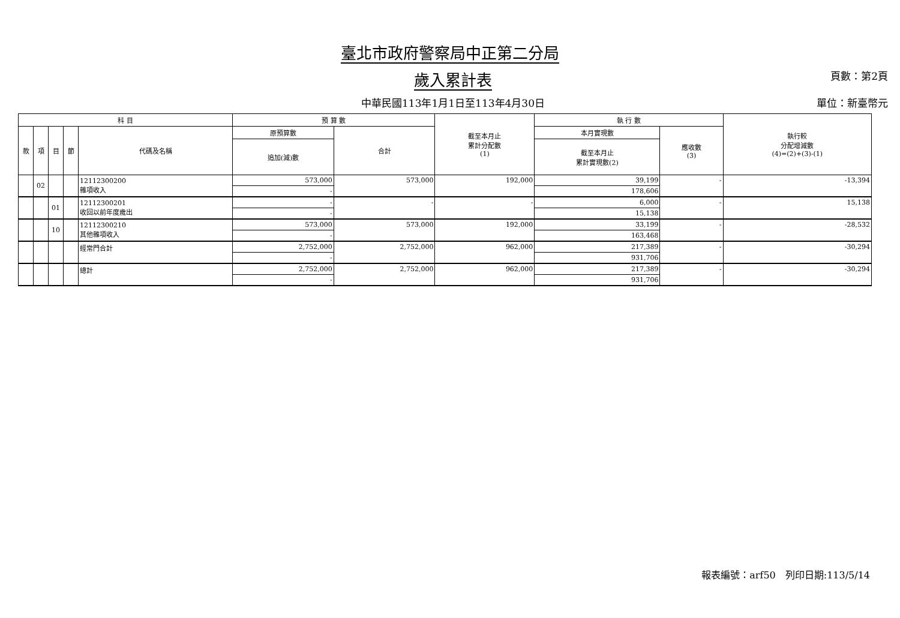臺北市政府警察局中正第二分局
歲入累計表
頁數：第2頁
中華民國113年1月1日至113年4月30日 單位：新臺幣元
| 科 目 | | | | | 預 算 數 | | 截至本月止 累計分配數 (1) | 執 行 數 | | 執行較 分配增減數 (4)=(2)+(3)-(1) |
| --- | --- | --- | --- | --- | --- | --- | --- | --- | --- | --- |
| 款 | 項 | 目 | 節 | 代碼及名稱 | 原預算數 | 合計 | | 本月實現數 | 應收數 (3) | |
| | | | | | 追加(減)數 | | | 截至本月止 累計實現數(2) | | |
| | 02 | | | 12112300200 雜項收入 | 573,000 | 573,000 | 192,000 | 39,199 | - | -13,394 |
| | | | | | - | | | 178,606 | | |
| | | 01 | | 12112300201 收回以前年度歲出 | - | - | - | 6,000 | - | 15,138 |
| | | | | | - | | | 15,138 | | |
| | | 10 | | 12112300210 其他雜項收入 | 573,000 | 573,000 | 192,000 | 33,199 | - | -28,532 |
| | | | | | - | | | 163,468 | | |
| | | | | 經常門合計 | 2,752,000 | 2,752,000 | 962,000 | 217,389 | - | -30,294 |
| | | | | | - | | | 931,706 | | |
| | | | | 總計 | 2,752,000 | 2,752,000 | 962,000 | 217,389 | - | -30,294 |
| | | | | | - | | | 931,706 | | |
報表編號：arf50　列印日期:113/5/14